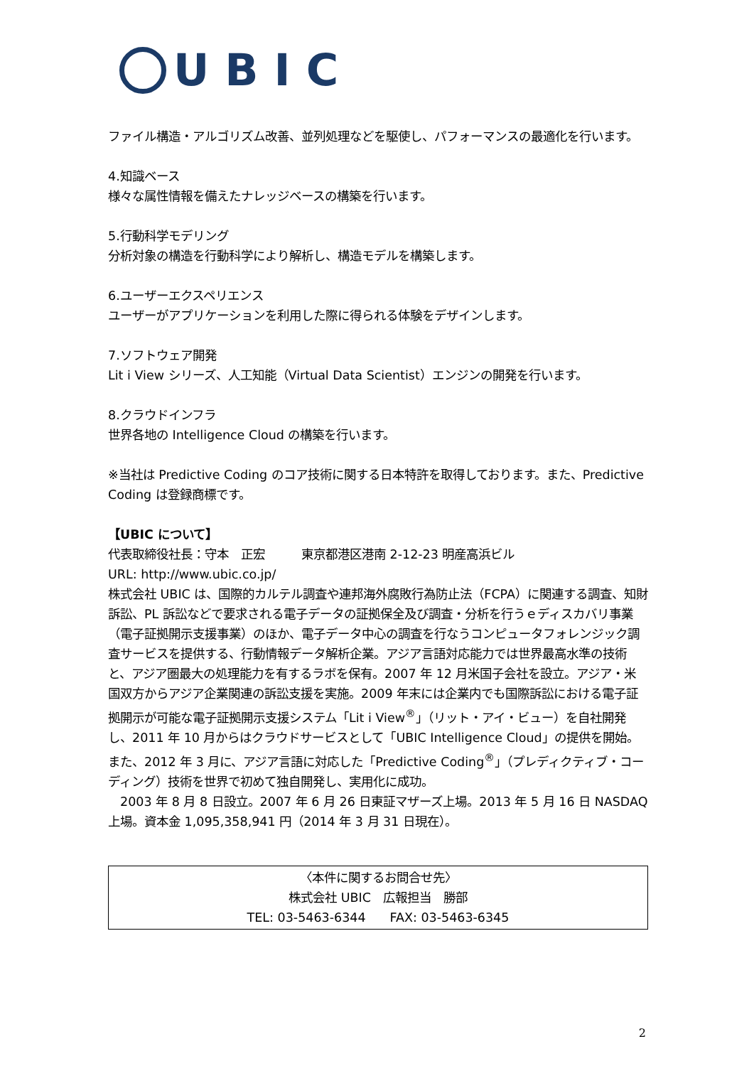UBIC
ファイル構造・アルゴリズム改善、並列処理などを駆使し、パフォーマンスの最適化を行います。
4.知識ベース
様々な属性情報を備えたナレッジベースの構築を行います。
5.行動科学モデリング
分析対象の構造を行動科学により解析し、構造モデルを構築します。
6.ユーザーエクスペリエンス
ユーザーがアプリケーションを利用した際に得られる体験をデザインします。
7.ソフトウェア開発
Lit i View シリーズ、人工知能（Virtual Data Scientist）エンジンの開発を行います。
8.クラウドインフラ
世界各地の Intelligence Cloud の構築を行います。
※当社は Predictive Coding のコア技術に関する日本特許を取得しております。また、Predictive Coding は登録商標です。
【UBIC について】
代表取締役社長：守本　正宏　　　東京都港区港南 2-12-23 明産高浜ビル
URL: http://www.ubic.co.jp/
株式会社 UBIC は、国際的カルテル調査や連邦海外腐敗行為防止法（FCPA）に関連する調査、知財訴訟、PL 訴訟などで要求される電子データの証拠保全及び調査・分析を行うｅディスカバリ事業（電子証拠開示支援事業）のほか、電子データ中心の調査を行なうコンピュータフォレンジック調査サービスを提供する、行動情報データ解析企業。アジア言語対応能力では世界最高水準の技術と、アジア圏最大の処理能力を有するラボを保有。2007 年 12 月米国子会社を設立。アジア・米国双方からアジア企業関連の訴訟支援を実施。2009 年末には企業内でも国際訴訟における電子証拠開示が可能な電子証拠開示支援システム「Lit i View<sup>®</sup>」（リット・アイ・ビュー）を自社開発し、2011 年 10 月からはクラウドサービスとして「UBIC Intelligence Cloud」の提供を開始。また、2012 年 3 月に、アジア言語に対応した「Predictive Coding<sup>®</sup>」（プレディクティブ・コーディング）技術を世界で初めて独自開発し、実用化に成功。
　2003 年 8 月 8 日設立。2007 年 6 月 26 日東証マザーズ上場。2013 年 5 月 16 日 NASDAQ 上場。資本金 1,095,358,941 円（2014 年 3 月 31 日現在）。
〈本件に関するお問合せ先〉
株式会社 UBIC　広報担当　勝部
TEL: 03-5463-6344　　FAX: 03-5463-6345
2